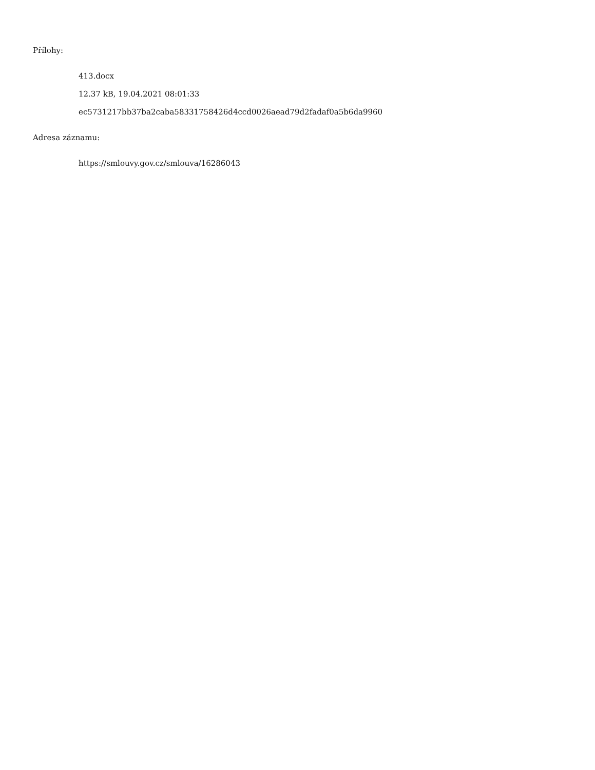Přílohy:
413.docx
12.37 kB, 19.04.2021 08:01:33
ec5731217bb37ba2caba58331758426d4ccd0026aead79d2fadaf0a5b6da9960
Adresa záznamu:
https://smlouvy.gov.cz/smlouva/16286043